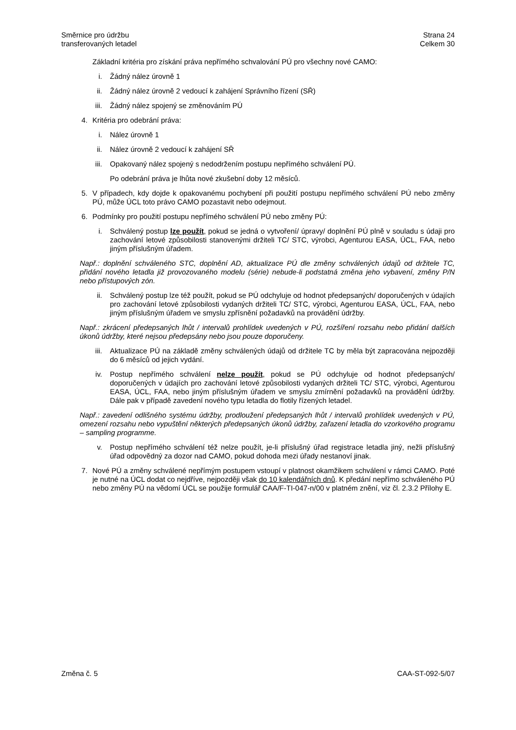Směrnice pro údržbu
transferovaných letadel
Strana 24
Celkem 30
Základní kritéria pro získání práva nepřímého schvalování PÚ pro všechny nové CAMO:
i. Žádný nález úrovně 1
ii. Žádný nález úrovně 2 vedoucí k zahájení Správního řízení (SŘ)
iii. Žádný nález spojený se změnováním PÚ
4. Kritéria pro odebrání práva:
i. Nález úrovně 1
ii. Nález úrovně 2 vedoucí k zahájení SŘ
iii. Opakovaný nález spojený s nedodržením postupu nepřímého schválení PÚ.
Po odebrání práva je lhůta nové zkušební doby 12 měsíců.
5. V případech, kdy dojde k opakovanému pochybení při použití postupu nepřímého schválení PÚ nebo změny PÚ, může ÚCL toto právo CAMO pozastavit nebo odejmout.
6. Podmínky pro použití postupu nepřímého schválení PÚ nebo změny PÚ:
i. Schválený postup lze použít, pokud se jedná o vytvoření/ úpravy/ doplnění PÚ plně v souladu s údaji pro zachování letové způsobilosti stanovenými držiteli TC/ STC, výrobci, Agenturou EASA, ÚCL, FAA, nebo jiným příslušným úřadem.
Např.: doplnění schváleného STC, doplnění AD, aktualizace PÚ dle změny schválených údajů od držitele TC, přidání nového letadla již provozovaného modelu (série) nebude-li podstatná změna jeho vybavení, změny P/N nebo přístupových zón.
ii. Schválený postup lze též použít, pokud se PÚ odchyluje od hodnot předepsaných/ doporučených v údajích pro zachování letové způsobilosti vydaných držiteli TC/ STC, výrobci, Agenturou EASA, ÚCL, FAA, nebo jiným příslušným úřadem ve smyslu zpřísnění požadavků na provádění údržby.
Např.: zkrácení předepsaných lhůt / intervalů prohlídek uvedených v PÚ, rozšíření rozsahu nebo přidání dalších úkonů údržby, které nejsou předepsány nebo jsou pouze doporučeny.
iii. Aktualizace PÚ na základě změny schválených údajů od držitele TC by měla být zapracována nejpozději do 6 měsíců od jejich vydání.
iv. Postup nepřímého schválení nelze použít, pokud se PÚ odchyluje od hodnot předepsaných/ doporučených v údajích pro zachování letové způsobilosti vydaných držiteli TC/ STC, výrobci, Agenturou EASA, ÚCL, FAA, nebo jiným příslušným úřadem ve smyslu zmírnění požadavků na provádění údržby. Dále pak v případě zavedení nového typu letadla do flotily řízených letadel.
Např.: zavedení odlišného systému údržby, prodloužení předepsaných lhůt / intervalů prohlídek uvedených v PÚ, omezení rozsahu nebo vypuštění některých předepsaných úkonů údržby, zařazení letadla do vzorkového programu – sampling programme.
v. Postup nepřímého schválení též nelze použít, je-li příslušný úřad registrace letadla jiný, nežli příslušný úřad odpovědný za dozor nad CAMO, pokud dohoda mezi úřady nestanoví jinak.
7. Nové PÚ a změny schválené nepřímým postupem vstoupí v platnost okamžikem schválení v rámci CAMO. Poté je nutné na ÚCL dodat co nejdříve, nejpozději však do 10 kalendářních dnů. K předání nepřímo schváleného PÚ nebo změny PÚ na vědomí ÚCL se použije formulář CAA/F-TI-047-n/00 v platném znění, viz čl. 2.3.2 Přílohy E.
Změna č. 5 CAA-ST-092-5/07